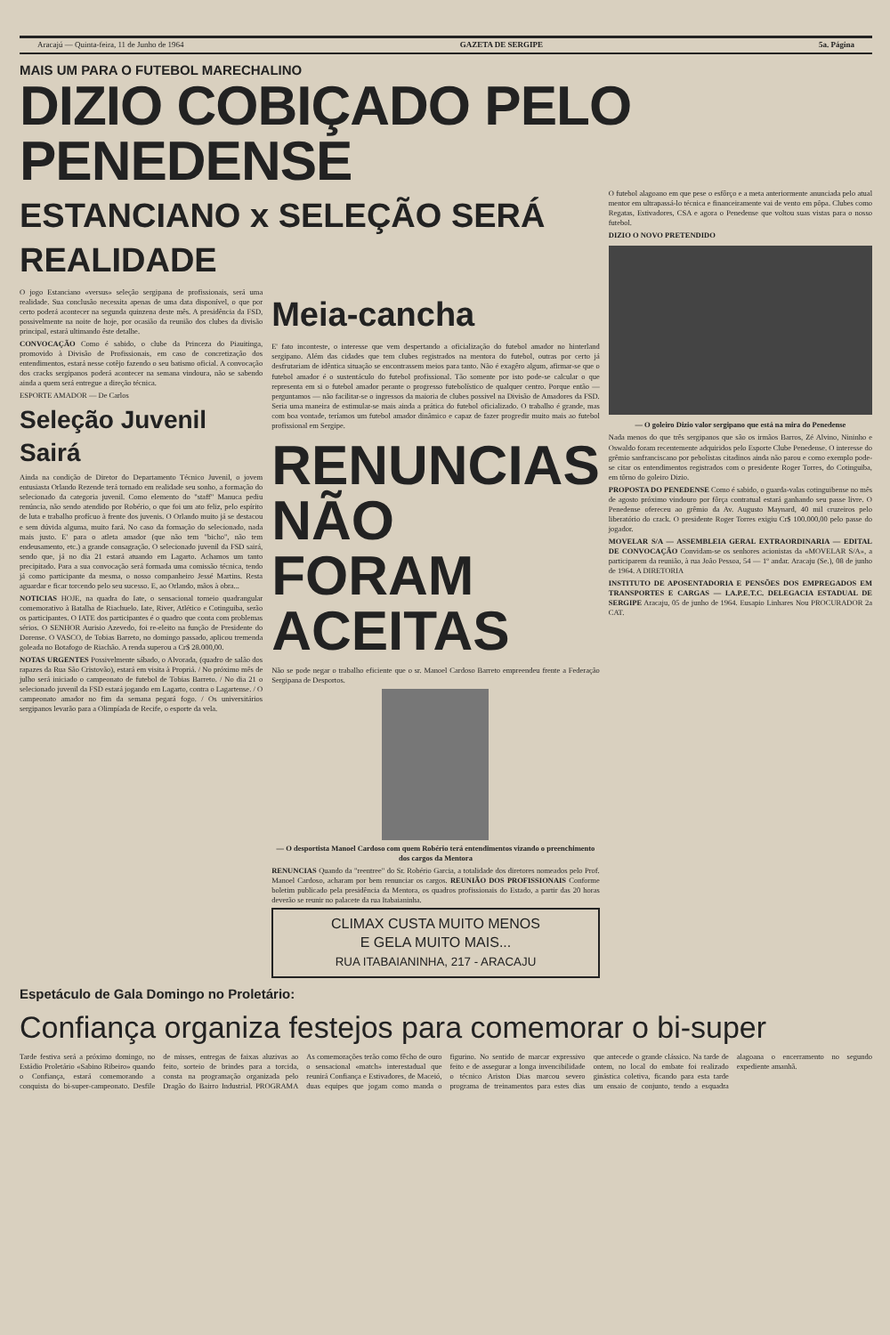Aracajú — Quinta-feira, 11 de Junho de 1964 GAZETA DE SERGIPE 5a. Página
MAIS UM PARA O FUTEBOL MARECHALINO
DIZIO COBIÇADO PELO PENEDENSE
ESTANCIANO x SELEÇÃO SERÁ REALIDADE
O jogo Estanciano «versus» seleção sergipana de profissionais, será uma realidade. Sua conclusão necessita apenas de uma data disponível, o que por certo poderá acontecer na segunda quinzena deste mês. A presidência da FSD, possivelmente na noite de hoje, por ocasião da reunião dos clubes da divisão principal, estará ultimando êste detalhe.
CONVOCAÇÃO Como é sabido, o clube da Princeza do Piauitinga, promovido à Divisão de Profissionais, em caso de concretização dos entendimentos, estará nesse cotêjo fazendo o seu batismo oficial. A convocação dos cracks sergipanos poderá acontecer na semana vindoura, não se sabendo ainda a quem será entregue a direção técnica.
ESPORTE AMADOR — De Carlos
Seleção Juvenil Sairá
Ainda na condição de Diretor do Departamento Técnico Juvenil, o jovem entusiasta Orlando Rezende terá tornado em realidade seu sonho, a formação do selecionado da categoria juvenil. Como elemento do "staff" Manuca pediu renúncia, não sendo atendido por Robério, o que foi um ato feliz, pelo espírito de luta e trabalho profícuo à frente dos juvenis. O Orlando muito já se destacou e sem dúvida alguma, muito fará. No caso da formação do selecionado, nada mais justo. E' para o atleta amador (que não tem "bicho", não tem endeusamento, etc.) a grande consagração. O selecionado juvenil da FSD sairá, sendo que, já no dia 21 estará atuando em Lagarto. Achamos um tanto precipitado. Para a sua convocação será formada uma comissão técnica, tendo já como participante da mesma, o nosso companheiro Jessé Martins. Resta aguardar e ficar torcendo pelo seu sucesso. E, ao Orlando, mãos à obra...
NOTICIAS HOJE, na quadra do Iate, o sensacional torneio quadrangular comemorativo à Batalha de Riachuelo. Iate, River, Atlético e Cotinguiba, serão os participantes. O IATE dos participantes é o quadro que conta com problemas sérios. O SENHOR Aurisio Azevedo, foi re-eleito na função de Presidente do Dorense. O VASCO, de Tobias Barreto, no domingo passado, aplicou tremenda goleada no Botafogo de Riachão. A renda superou a Cr$ 28.000,00.
NOTAS URGENTES Possivelmente sábado, o Alvorada, (quadro de salão dos rapazes da Rua São Cristovão), estará em visita à Propriá. / No próximo mês de julho será iniciado o campeonato de futebol de Tobias Barreto. / No dia 21 o selecionado juvenil da FSD estará jogando em Lagarto, contra o Lagartense. / O campeonato amador no fim da semana pegará fogo. / Os universitários sergipanos levarão para a Olimpíada de Recife, o esporte da vela.
Meia-cancha
E' fato inconteste, o interesse que vem despertando a oficialização do futebol amador no hinterland sergipano. Além das cidades que tem clubes registrados na mentora do futebol, outras por certo já desfrutariam de idêntica situação se encontrassem meios para tanto. Não é exagêro algum, afirmar-se que o futebol amador é o sustentáculo do futebol profissional. Tão somente por isto pode-se calcular o que representa em si o futebol amador perante o progresso futebolístico de qualquer centro. Porque então — perguntamos — não facilitar-se o ingressos da maioria de clubes possivel na Divisão de Amadores da FSD. Seria uma maneira de estimular-se mais ainda a prática do futebol oficializado. O trabalho é grande, mas com boa vontade, teríamos um futebol amador dinâmico e capaz de fazer progredir muito mais ao futebol profissional em Sergipe.
RENUNCIAS NÃO FORAM ACEITAS
Não se pode negar o trabalho eficiente que o sr. Manoel Cardoso Barreto empreendeu frente a Federação Sergipana de Desportos.
— O desportista Manoel Cardoso com quem Robério terá entendimentos vizando o preenchimento dos cargos da Mentora
RENUNCIAS Quando da "reentree" do Sr. Robério Garcia, a totalidade dos diretores nomeados pelo Prof. Manoel Cardoso, acharam por bem renunciar os cargos. REUNIÃO DOS PROFISSIONAIS Conforme boletim publicado pela presidência da Mentora, os quadros profissionais do Estado, a partir das 20 horas deverão se reunir no palacete da rua Itabaianinha.
CLIMAX CUSTA MUITO MENOS
E GELA MUITO MAIS...
RUA ITABAIANINHA, 217 - ARACAJU
O futebol alagoano em que pese o esfôrço e a meta anteriormente anunciada pelo atual mentor em ultrapassá-lo técnica e financeiramente vai de vento em pôpa. Clubes como Regatas, Estivadores, CSA e agora o Penedense que voltou suas vistas para o nosso futebol.
DIZIO O NOVO PRETENDIDO
— O goleiro Dizio valor sergipano que está na mira do Penedense
Nada menos do que três sergipanos que são os irmãos Barros, Zé Alvino, Nininho e Oswaldo foram recentemente adquiridos pelo Esporte Clube Penedense. O interesse do grêmio sanfranciscano por pebolistas citadinos ainda não parou e como exemplo pode-se citar os entendimentos registrados com o presidente Roger Torres, do Cotinguiba, em tôrno do goleiro Dizio.
PROPOSTA DO PENEDENSE Como é sabido, o guarda-valas cotinguibense no mês de agosto próximo vindouro por fôrça contratual estará ganhando seu passe livre. O Penedense ofereceu ao grêmio da Av. Augusto Maynard, 40 mil cruzeiros pelo liberatório do crack. O presidente Roger Torres exigiu Cr$ 100.000,00 pelo passe do jogador.
MOVELAR S/A — ASSEMBLEIA GERAL EXTRAORDINARIA — EDITAL DE CONVOCAÇÃO Convidam-se os senhores acionistas da «MOVELAR S/A», a participarem da reunião, à rua João Pessoa, 54 — 1º andar. Aracaju (Se.), 08 de junho de 1964. A DIRETORIA
INSTITUTO DE APOSENTADORIA E PENSÕES DOS EMPREGADOS EM TRANSPORTES E CARGAS — I.A.P.E.T.C. DELEGACIA ESTADUAL DE SERGIPE Aracaju, 05 de junho de 1964. Eusapio Linhares Nou PROCURADOR 2a CAT.
Espetáculo de Gala Domingo no Proletário:
Confiança organiza festejos para comemorar o bi-super
Tarde festiva será a próximo domingo, no Estádio Proletário «Sabino Ribeiro» quando o Confiança, estará comemorando a conquista do bi-super-campeonato. Desfile de misses, entregas de faixas aluzivas ao feito, sorteio de brindes para a torcida, consta na programação organizada pelo Dragão do Bairro Industrial. PROGRAMA As comemorações terão como fêcho de ouro o sensacional «match» interestadual que reunirá Confiança e Estivadores, de Maceió, duas equipes que jogam como manda o figurino. No sentido de marcar expressivo feito e de assegurar a longa invencibilidade o técnico Ariston Dias marcou severo programa de treinamentos para estes dias que antecede o grande clássico. Na tarde de ontem, no local do embate foi realizado ginástica coletiva, ficando para esta tarde um ensaio de conjunto, tendo a esquadra alagoana o encerramento no segundo expediente amanhã.